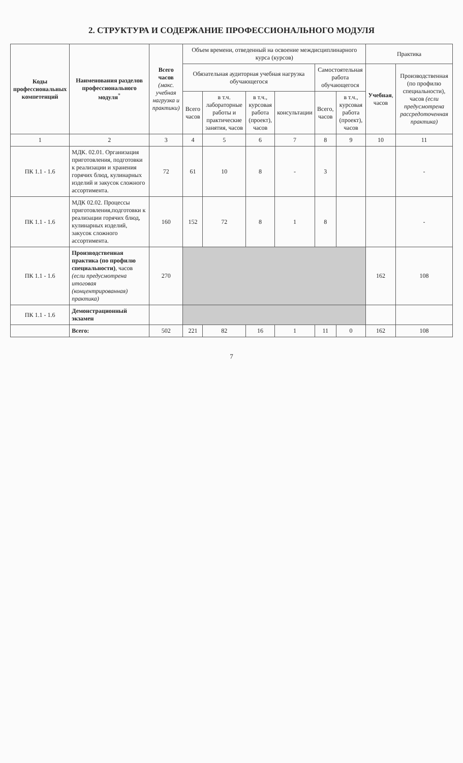2. СТРУКТУРА И СОДЕРЖАНИЕ ПРОФЕССИОНАЛЬНОГО МОДУЛЯ
| Коды профессиональных компетенций | Наименования разделов профессионального модуля<sup>*</sup> | Всего часов (макс. учебная нагрузка и практики) | Объем времени, отведенный на освоение междисциплинарного курса (курсов) | | | | | | Практика | |
| --- | --- | --- | --- | --- | --- | --- | --- | --- | --- | --- |
| | | | Обязательная аудиторная учебная нагрузка обучающегося | | | | Самостоятельная работа обучающегося | | Учебная , часов | Производственная (по профилю специальности), часов (если предусмотрена рассредоточенная практика) |
| | | | Всего часов | в т.ч. лабораторные работы и практические занятия, часов | в т.ч., курсовая работа (проект), часов | консультации | Всего, часов | в т.ч., курсовая работа (проект), часов | | |
| 1 | 2 | 3 | 4 | 5 | 6 | 7 | 8 | 9 | 10 | 11 |
| ПК 1.1 - 1.6 | МДК. 02.01. Организация приготовления, подготовки к реализации и хранения горячих блюд, кулинарных изделий и закусок сложного ассортимента. | 72 | 61 | 10 | 8 | - | 3 | | | - |
| ПК 1.1 - 1.6 | МДК 02.02. Процессы приготовления,подготовки к реализации горячих блюд, кулинарных изделий, закусок сложного ассортимента. | 160 | 152 | 72 | 8 | 1 | 8 | | | - |
| ПК 1.1 - 1.6 | Производственная практика (по профилю специальности) , часов (если предусмотрена итоговая (концентрированная) практика) | 270 | | | | | | | 162 | 108 |
| ПК 1.1 - 1.6 | Демонстрационный экзамен | | | | | | | | | |
| | Всего: | 502 | 221 | 82 | 16 | 1 | 11 | 0 | 162 | 108 |
7